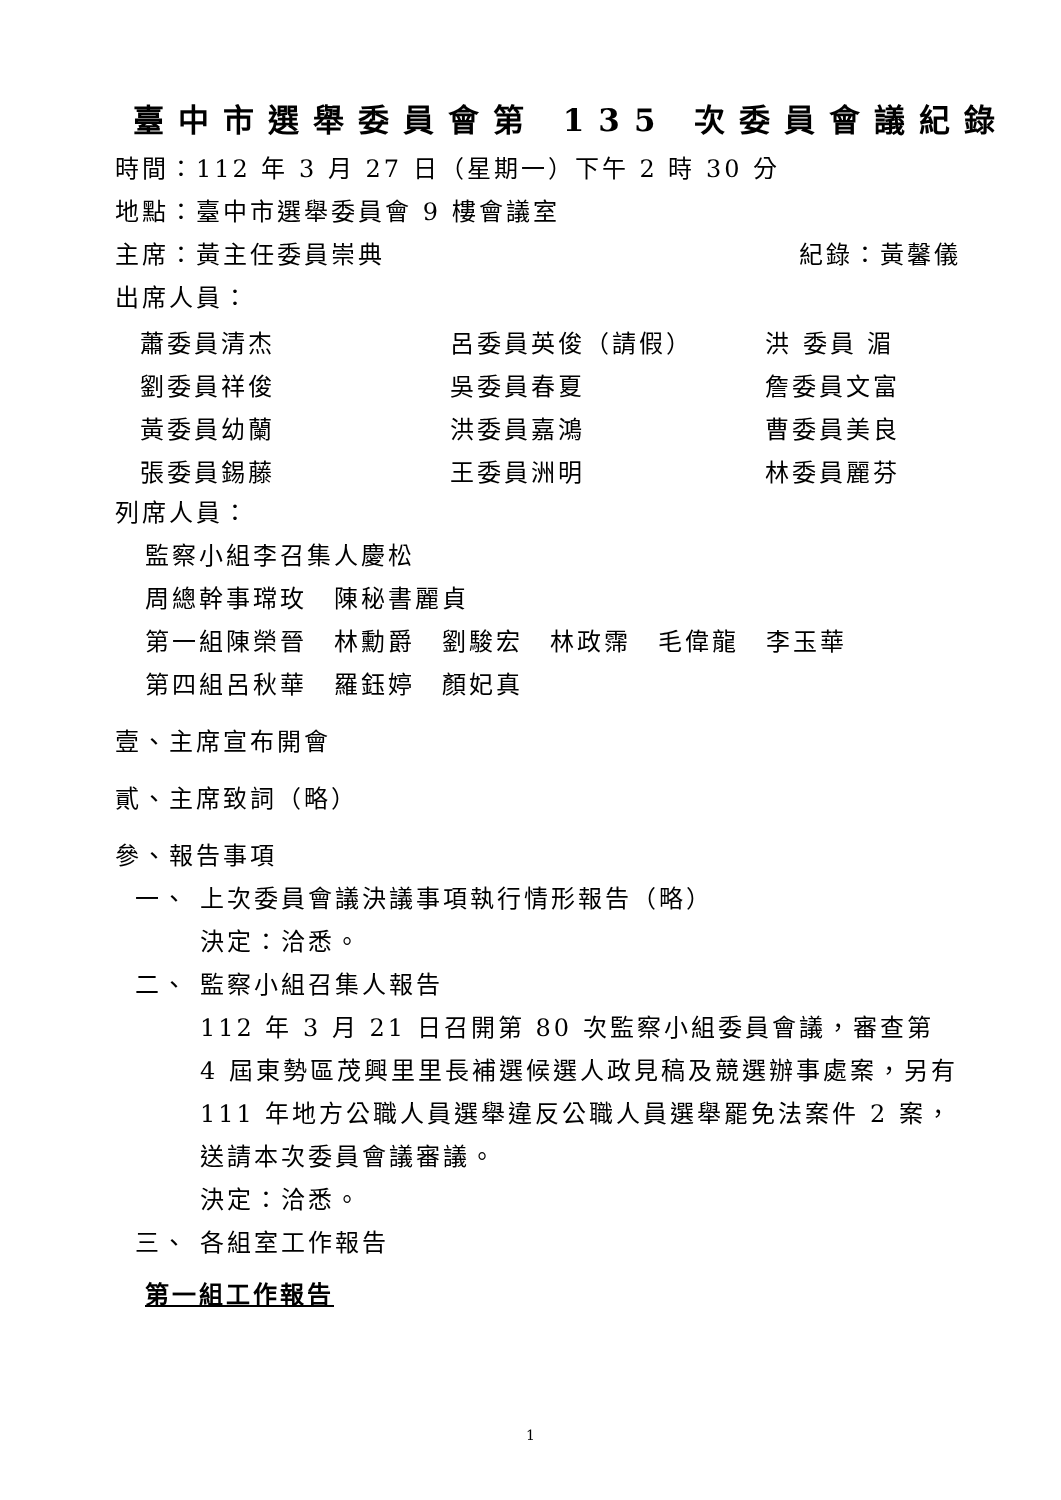臺中市選舉委員會第 135 次委員會議紀錄
時間：112 年 3 月 27 日（星期一）下午 2 時 30 分
地點：臺中市選舉委員會 9 樓會議室
主席：黃主任委員崇典 紀錄：黃馨儀
出席人員：
| 蕭委員清杰 | 呂委員英俊（請假） | 洪 委員 湄 |
| 劉委員祥俊 | 吳委員春夏 | 詹委員文富 |
| 黃委員幼蘭 | 洪委員嘉鴻 | 曹委員美良 |
| 張委員錫藤 | 王委員洲明 | 林委員麗芬 |
列席人員：
監察小組李召集人慶松
周總幹事瑺玫　陳秘書麗貞
第一組陳榮晉　林勳爵　劉駿宏　林政霈　毛偉龍　李玉華
第四組呂秋華　羅鈺婷　顏妃真
壹、主席宣布開會
貳、主席致詞（略）
參、報告事項
一、 上次委員會議決議事項執行情形報告（略）
決定：洽悉。
二、 監察小組召集人報告
112 年 3 月 21 日召開第 80 次監察小組委員會議，審查第 4 屆東勢區茂興里里長補選候選人政見稿及競選辦事處案，另有 111 年地方公職人員選舉違反公職人員選舉罷免法案件 2 案，送請本次委員會議審議。
決定：洽悉。
三、 各組室工作報告
第一組工作報告
1